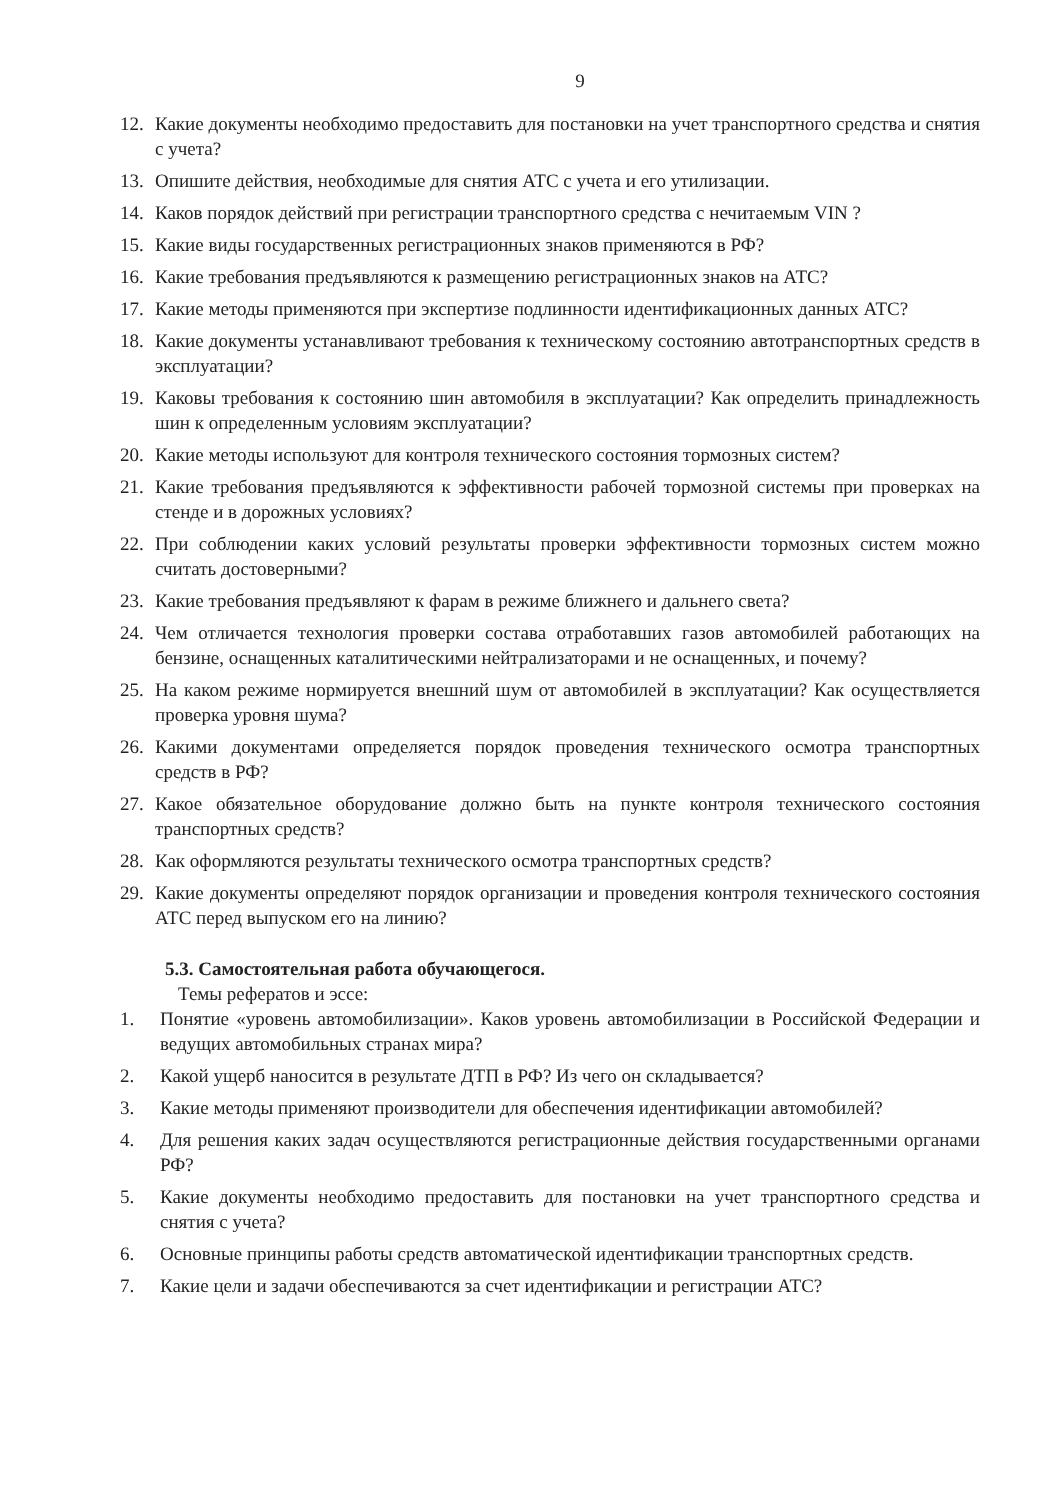9
12. Какие документы необходимо предоставить для постановки на учет транспортного средства и снятия с учета?
13. Опишите действия, необходимые для снятия АТС с учета и его утилизации.
14. Каков порядок действий при регистрации транспортного средства с нечитаемым VIN ?
15. Какие виды государственных регистрационных знаков применяются в РФ?
16. Какие требования предъявляются к размещению регистрационных знаков на АТС?
17. Какие методы применяются при экспертизе подлинности идентификационных данных АТС?
18. Какие документы устанавливают требования к техническому состоянию автотранспортных средств в эксплуатации?
19. Каковы требования к состоянию шин автомобиля в эксплуатации? Как определить принадлежность шин к определенным условиям эксплуатации?
20. Какие методы используют для контроля технического состояния тормозных систем?
21. Какие требования предъявляются к эффективности рабочей тормозной системы при проверках на стенде и в дорожных условиях?
22. При соблюдении каких условий результаты проверки эффективности тормозных систем можно считать достоверными?
23. Какие требования предъявляют к фарам в режиме ближнего и дальнего света?
24. Чем отличается технология проверки состава отработавших газов автомобилей работающих на бензине, оснащенных каталитическими нейтрализаторами и не оснащенных, и почему?
25. На каком режиме нормируется внешний шум от автомобилей в эксплуатации? Как осуществляется проверка уровня шума?
26. Какими документами определяется порядок проведения технического осмотра транспортных средств в РФ?
27. Какое обязательное оборудование должно быть на пункте контроля технического состояния транспортных средств?
28. Как оформляются результаты технического осмотра транспортных средств?
29. Какие документы определяют порядок организации и проведения контроля технического состояния АТС перед выпуском его на линию?
5.3. Самостоятельная работа обучающегося.
Темы рефератов и эссе:
1. Понятие «уровень автомобилизации». Каков уровень автомобилизации в Российской Федерации и ведущих автомобильных странах мира?
2. Какой ущерб наносится в результате ДТП в РФ? Из чего он складывается?
3. Какие методы применяют производители для обеспечения идентификации автомобилей?
4. Для решения каких задач осуществляются регистрационные действия государственными органами РФ?
5. Какие документы необходимо предоставить для постановки на учет транспортного средства и снятия с учета?
6. Основные принципы работы средств автоматической идентификации транспортных средств.
7. Какие цели и задачи обеспечиваются за счет идентификации и регистрации АТС?